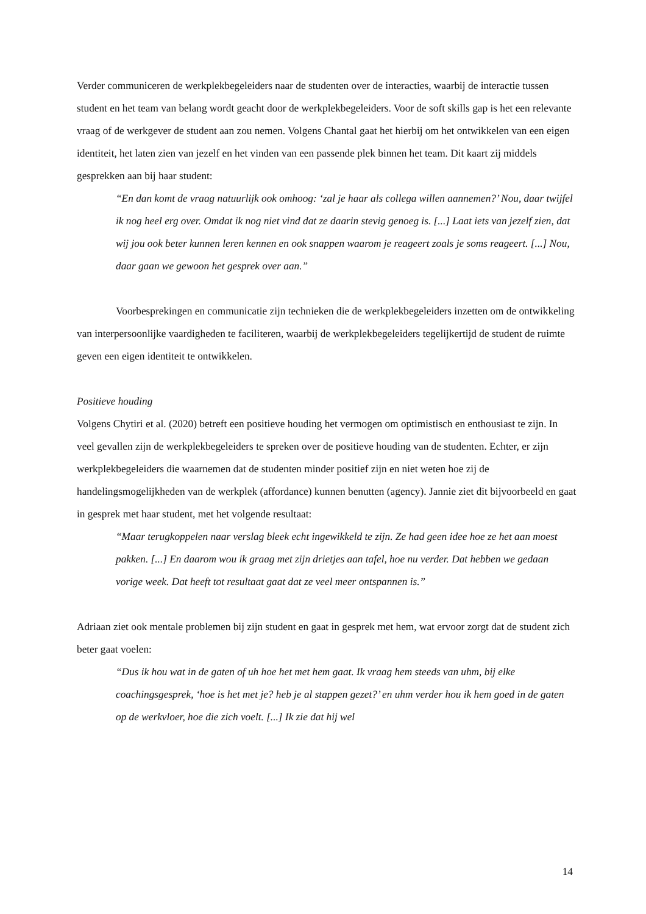Verder communiceren de werkplekbegeleiders naar de studenten over de interacties, waarbij de interactie tussen student en het team van belang wordt geacht door de werkplekbegeleiders. Voor de soft skills gap is het een relevante vraag of de werkgever de student aan zou nemen. Volgens Chantal gaat het hierbij om het ontwikkelen van een eigen identiteit, het laten zien van jezelf en het vinden van een passende plek binnen het team. Dit kaart zij middels gesprekken aan bij haar student:
“En dan komt de vraag natuurlijk ook omhoog: ‘zal je haar als collega willen aannemen?’ Nou, daar twijfel ik nog heel erg over. Omdat ik nog niet vind dat ze daarin stevig genoeg is. [...] Laat iets van jezelf zien, dat wij jou ook beter kunnen leren kennen en ook snappen waarom je reageert zoals je soms reageert. [...] Nou, daar gaan we gewoon het gesprek over aan.”
Voorbesprekingen en communicatie zijn technieken die de werkplekbegeleiders inzetten om de ontwikkeling van interpersoonlijke vaardigheden te faciliteren, waarbij de werkplekbegeleiders tegelijkertijd de student de ruimte geven een eigen identiteit te ontwikkelen.
Positieve houding
Volgens Chytiri et al. (2020) betreft een positieve houding het vermogen om optimistisch en enthousiast te zijn. In veel gevallen zijn de werkplekbegeleiders te spreken over de positieve houding van de studenten. Echter, er zijn werkplekbegeleiders die waarnemen dat de studenten minder positief zijn en niet weten hoe zij de handelingsmogelijkheden van de werkplek (affordance) kunnen benutten (agency). Jannie ziet dit bijvoorbeeld en gaat in gesprek met haar student, met het volgende resultaat:
“Maar terugkoppelen naar verslag bleek echt ingewikkeld te zijn. Ze had geen idee hoe ze het aan moest pakken. [...] En daarom wou ik graag met zijn drietjes aan tafel, hoe nu verder. Dat hebben we gedaan vorige week. Dat heeft tot resultaat gaat dat ze veel meer ontspannen is.”
Adriaan ziet ook mentale problemen bij zijn student en gaat in gesprek met hem, wat ervoor zorgt dat de student zich beter gaat voelen:
“Dus ik hou wat in de gaten of uh hoe het met hem gaat. Ik vraag hem steeds van uhm, bij elke coachingsgesprek, ‘hoe is het met je? heb je al stappen gezet?’ en uhm verder hou ik hem goed in de gaten op de werkvloer, hoe die zich voelt. [...] Ik zie dat hij wel
14